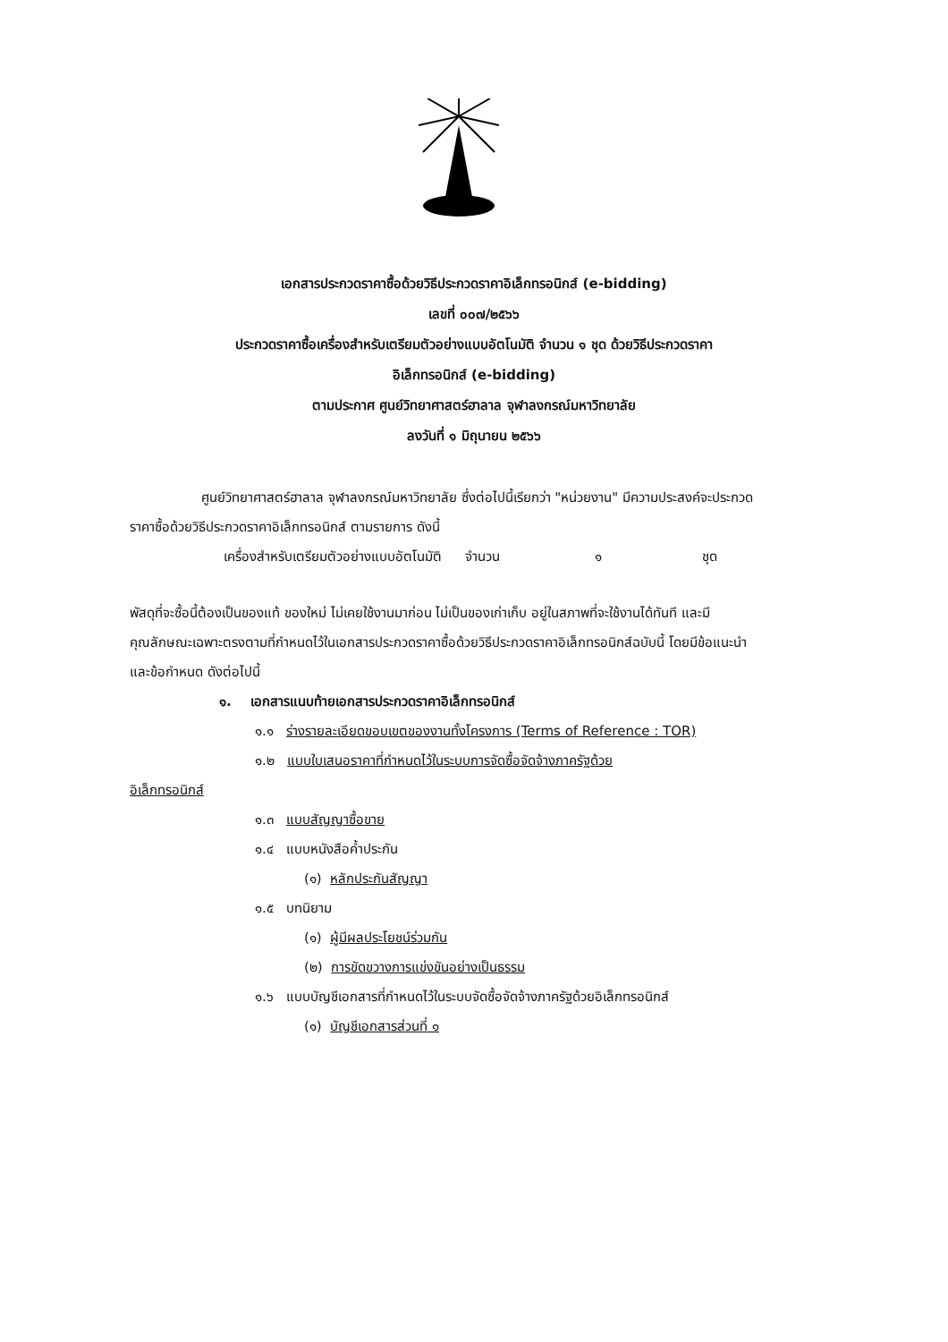เอกสารประกวดราคาซื้อด้วยวิธีประกวดราคาอิเล็กทรอนิกส์ (e-bidding)
เลขที่ ๐๐๗/๒๕๖๖
ประกวดราคาซื้อเครื่องสำหรับเตรียมตัวอย่างแบบอัตโนมัติ จำนวน ๑ ชุด ด้วยวิธีประกวดราคา
อิเล็กทรอนิกส์ (e-bidding)
ตามประกาศ ศูนย์วิทยาศาสตร์ฮาลาล จุฬาลงกรณ์มหาวิทยาลัย
ลงวันที่ ๑ มิถุนายน ๒๕๖๖
ศูนย์วิทยาศาสตร์ฮาลาล จุฬาลงกรณ์มหาวิทยาลัย ซึ่งต่อไปนี้เรียกว่า "หน่วยงาน" มีความประสงค์จะประกวดราคาซื้อด้วยวิธีประกวดราคาอิเล็กทรอนิกส์ ตามรายการ ดังนี้
เครื่องสำหรับเตรียมตัวอย่างแบบอัตโนมัติ จำนวน ๑ ชุด
พัสดุที่จะซื้อนี้ต้องเป็นของแท้ ของใหม่ ไม่เคยใช้งานมาก่อน ไม่เป็นของเก่าเก็บ อยู่ในสภาพที่จะใช้งานได้ทันที และมีคุณลักษณะเฉพาะตรงตามที่กำหนดไว้ในเอกสารประกวดราคาซื้อด้วยวิธีประกวดราคาอิเล็กทรอนิกส์ฉบับนี้ โดยมีข้อแนะนำและข้อกำหนด ดังต่อไปนี้
๑. เอกสารแนบท้ายเอกสารประกวดราคาอิเล็กทรอนิกส์
๑.๑ ร่างรายละเอียดขอบเขตของงานทั้งโครงการ (Terms of Reference : TOR)
๑.๒ แบบใบเสนอราคาที่กำหนดไว้ในระบบการจัดซื้อจัดจ้างภาครัฐด้วย
อิเล็กทรอนิกส์
๑.๓ แบบสัญญาซื้อขาย
๑.๔ แบบหนังสือค้ำประกัน
(๑) หลักประกันสัญญา
๑.๕ บทนิยาม
(๑) ผู้มีผลประโยชน์ร่วมกัน
(๒) การขัดขวางการแข่งขันอย่างเป็นธรรม
๑.๖ แบบบัญชีเอกสารที่กำหนดไว้ในระบบจัดซื้อจัดจ้างภาครัฐด้วยอิเล็กทรอนิกส์
(๑) บัญชีเอกสารส่วนที่ ๑